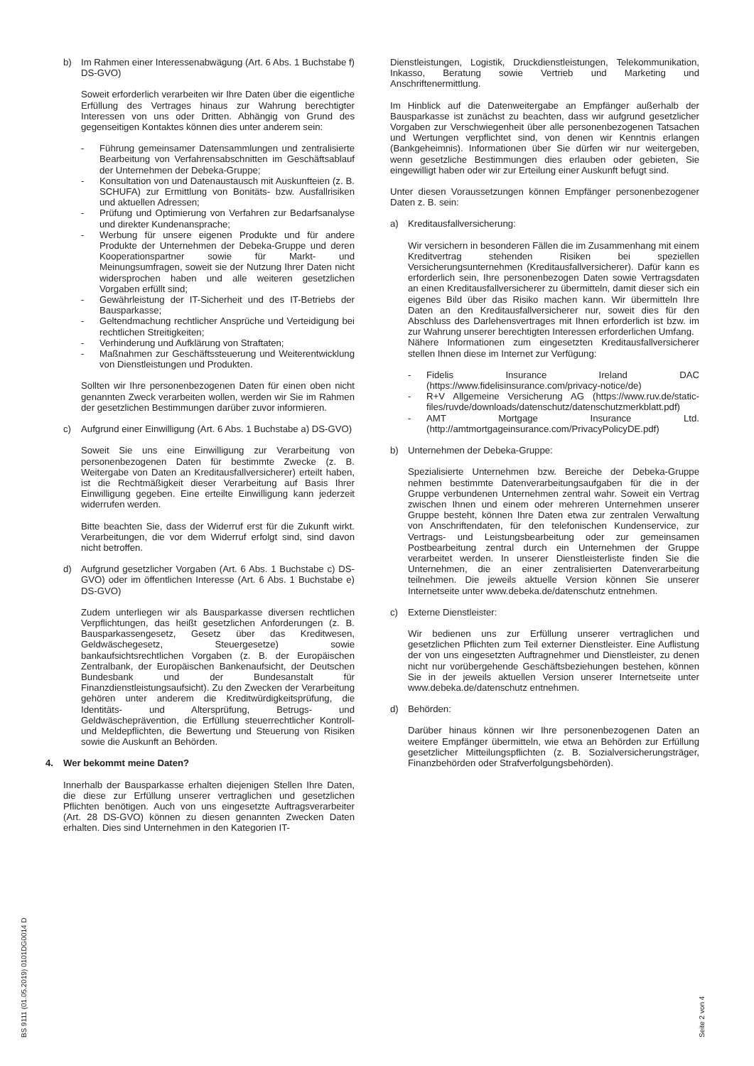b) Im Rahmen einer Interessenabwägung (Art. 6 Abs. 1 Buchstabe f) DS-GVO)
Soweit erforderlich verarbeiten wir Ihre Daten über die eigentliche Erfüllung des Vertrages hinaus zur Wahrung berechtigter Interessen von uns oder Dritten. Abhängig von Grund des gegenseitigen Kontaktes können dies unter anderem sein:
- Führung gemeinsamer Datensammlungen und zentralisierte Bearbeitung von Verfahrensabschnitten im Geschäftsablauf der Unternehmen der Debeka-Gruppe;
- Konsultation von und Datenaustausch mit Auskunfteien (z. B. SCHUFA) zur Ermittlung von Bonitäts- bzw. Ausfallrisiken und aktuellen Adressen;
- Prüfung und Optimierung von Verfahren zur Bedarfsanalyse und direkter Kundenansprache;
- Werbung für unsere eigenen Produkte und für andere Produkte der Unternehmen der Debeka-Gruppe und deren Kooperationspartner sowie für Markt- und Meinungsumfragen, soweit sie der Nutzung Ihrer Daten nicht widersprochen haben und alle weiteren gesetzlichen Vorgaben erfüllt sind;
- Gewährleistung der IT-Sicherheit und des IT-Betriebs der Bausparkasse;
- Geltendmachung rechtlicher Ansprüche und Verteidigung bei rechtlichen Streitigkeiten;
- Verhinderung und Aufklärung von Straftaten;
- Maßnahmen zur Geschäftssteuerung und Weiterentwicklung von Dienstleistungen und Produkten.
Sollten wir Ihre personenbezogenen Daten für einen oben nicht genannten Zweck verarbeiten wollen, werden wir Sie im Rahmen der gesetzlichen Bestimmungen darüber zuvor informieren.
c) Aufgrund einer Einwilligung (Art. 6 Abs. 1 Buchstabe a) DS-GVO)
Soweit Sie uns eine Einwilligung zur Verarbeitung von personenbezogenen Daten für bestimmte Zwecke (z. B. Weitergabe von Daten an Kreditausfallversicherer) erteilt haben, ist die Rechtmäßigkeit dieser Verarbeitung auf Basis Ihrer Einwilligung gegeben. Eine erteilte Einwilligung kann jederzeit widerrufen werden.
Bitte beachten Sie, dass der Widerruf erst für die Zukunft wirkt. Verarbeitungen, die vor dem Widerruf erfolgt sind, sind davon nicht betroffen.
d) Aufgrund gesetzlicher Vorgaben (Art. 6 Abs. 1 Buchstabe c) DS-GVO) oder im öffentlichen Interesse (Art. 6 Abs. 1 Buchstabe e) DS-GVO)
Zudem unterliegen wir als Bausparkasse diversen rechtlichen Verpflichtungen, das heißt gesetzlichen Anforderungen (z. B. Bausparkassengesetz, Gesetz über das Kreditwesen, Geldwäschegesetz, Steuergesetze) sowie bankaufsichtsrechtlichen Vorgaben (z. B. der Europäischen Zentralbank, der Europäischen Bankenaufsicht, der Deutschen Bundesbank und der Bundesanstalt für Finanzdienstleistungsaufsicht). Zu den Zwecken der Verarbeitung gehören unter anderem die Kreditwürdigkeitsprüfung, die Identitäts- und Altersprüfung, Betrugs- und Geldwäscheprävention, die Erfüllung steuerrechtlicher Kontroll- und Meldepflichten, die Bewertung und Steuerung von Risiken sowie die Auskunft an Behörden.
4. Wer bekommt meine Daten?
Innerhalb der Bausparkasse erhalten diejenigen Stellen Ihre Daten, die diese zur Erfüllung unserer vertraglichen und gesetzlichen Pflichten benötigen. Auch von uns eingesetzte Auftragsverarbeiter (Art. 28 DS-GVO) können zu diesen genannten Zwecken Daten erhalten. Dies sind Unternehmen in den Kategorien IT-
Dienstleistungen, Logistik, Druckdienstleistungen, Telekommunikation, Inkasso, Beratung sowie Vertrieb und Marketing und Anschriftenermittlung.
Im Hinblick auf die Datenweitergabe an Empfänger außerhalb der Bausparkasse ist zunächst zu beachten, dass wir aufgrund gesetzlicher Vorgaben zur Verschwiegenheit über alle personenbezogenen Tatsachen und Wertungen verpflichtet sind, von denen wir Kenntnis erlangen (Bankgeheimnis). Informationen über Sie dürfen wir nur weitergeben, wenn gesetzliche Bestimmungen dies erlauben oder gebieten, Sie eingewilligt haben oder wir zur Erteilung einer Auskunft befugt sind.
Unter diesen Voraussetzungen können Empfänger personenbezogener Daten z. B. sein:
a) Kreditausfallversicherung:
Wir versichern in besonderen Fällen die im Zusammenhang mit einem Kreditvertrag stehenden Risiken bei speziellen Versicherungsunternehmen (Kreditausfallversicherer). Dafür kann es erforderlich sein, Ihre personenbezogen Daten sowie Vertragsdaten an einen Kreditausfallversicherer zu übermitteln, damit dieser sich ein eigenes Bild über das Risiko machen kann. Wir übermitteln Ihre Daten an den Kreditausfallversicherer nur, soweit dies für den Abschluss des Darlehensvertrages mit Ihnen erforderlich ist bzw. im zur Wahrung unserer berechtigten Interessen erforderlichen Umfang.
Nähere Informationen zum eingesetzten Kreditausfallversicherer stellen Ihnen diese im Internet zur Verfügung:
- Fidelis Insurance Ireland DAC (https://www.fidelisinsurance.com/privacy-notice/de)
- R+V Allgemeine Versicherung AG (https://www.ruv.de/static-files/ruvde/downloads/datenschutz/datenschutzmerkblatt.pdf)
- AMT Mortgage Insurance Ltd. (http://amtmortgageinsurance.com/PrivacyPolicyDE.pdf)
b) Unternehmen der Debeka-Gruppe:
Spezialisierte Unternehmen bzw. Bereiche der Debeka-Gruppe nehmen bestimmte Datenverarbeitungsaufgaben für die in der Gruppe verbundenen Unternehmen zentral wahr. Soweit ein Vertrag zwischen Ihnen und einem oder mehreren Unternehmen unserer Gruppe besteht, können Ihre Daten etwa zur zentralen Verwaltung von Anschriftendaten, für den telefonischen Kundenservice, zur Vertrags- und Leistungsbearbeitung oder zur gemeinsamen Postbearbeitung zentral durch ein Unternehmen der Gruppe verarbeitet werden. In unserer Dienstleisterliste finden Sie die Unternehmen, die an einer zentralisierten Datenverarbeitung teilnehmen. Die jeweils aktuelle Version können Sie unserer Internetseite unter www.debeka.de/datenschutz entnehmen.
c) Externe Dienstleister:
Wir bedienen uns zur Erfüllung unserer vertraglichen und gesetzlichen Pflichten zum Teil externer Dienstleister. Eine Auflistung der von uns eingesetzten Auftragnehmer und Dienstleister, zu denen nicht nur vorübergehende Geschäftsbeziehungen bestehen, können Sie in der jeweils aktuellen Version unserer Internetseite unter www.debeka.de/datenschutz entnehmen.
d) Behörden:
Darüber hinaus können wir Ihre personenbezogenen Daten an weitere Empfänger übermitteln, wie etwa an Behörden zur Erfüllung gesetzlicher Mitteilungspflichten (z. B. Sozialversicherungsträger, Finanzbehörden oder Strafverfolgungsbehörden).
BS 9111 (01.05.2019) 0101DG0014 D
Seite 2 von 4